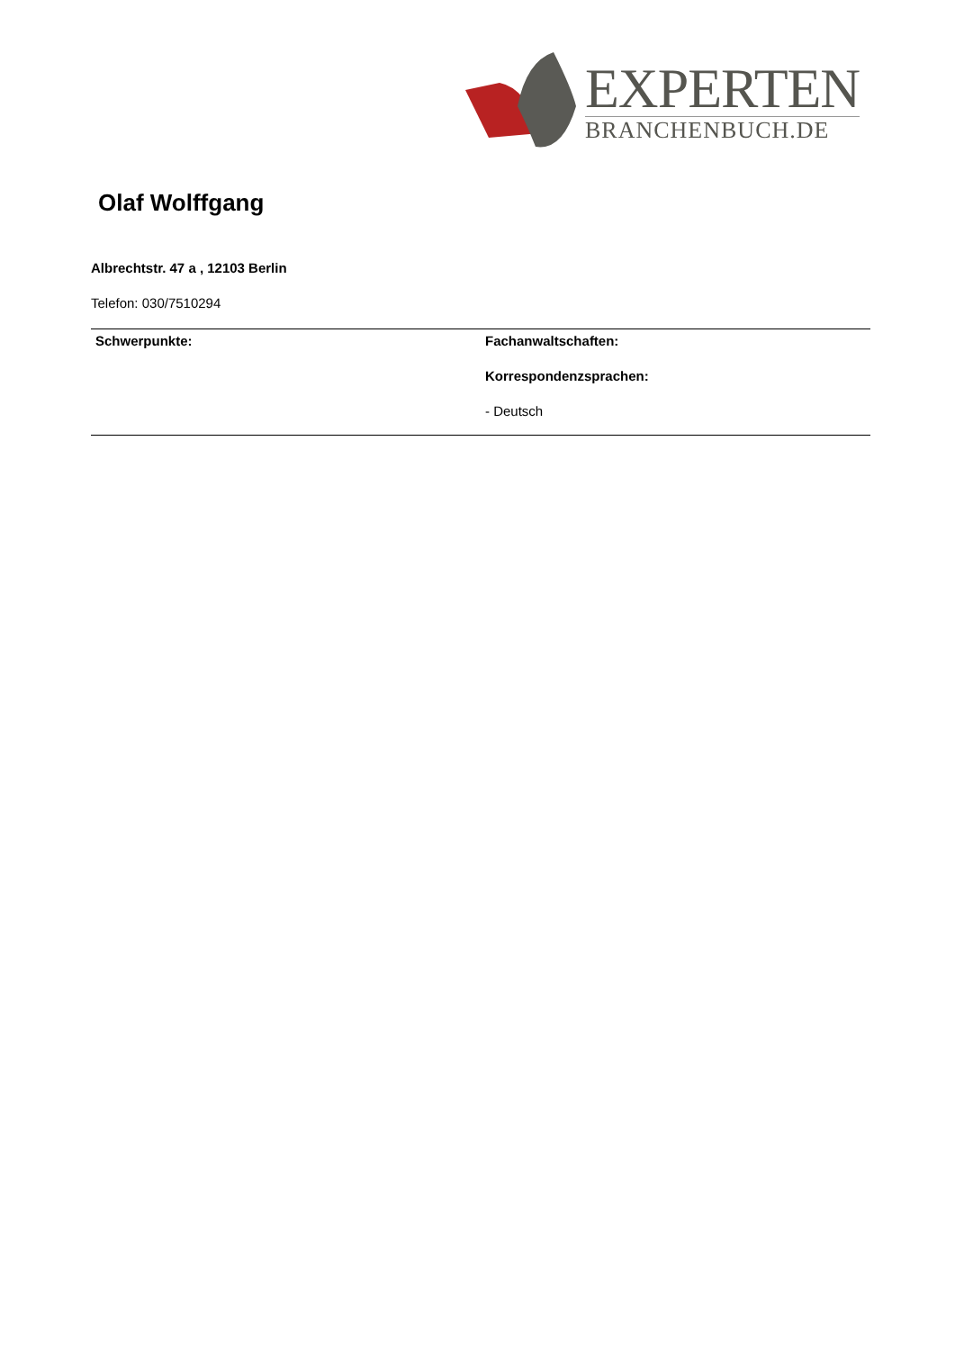EXPERTEN
BRANCHENBUCH.DE
Olaf Wolffgang
Albrechtstr. 47 a , 12103 Berlin
Telefon: 030/7510294
| Schwerpunkte: | Fachanwaltschaften: Korrespondenzsprachen: - Deutsch |